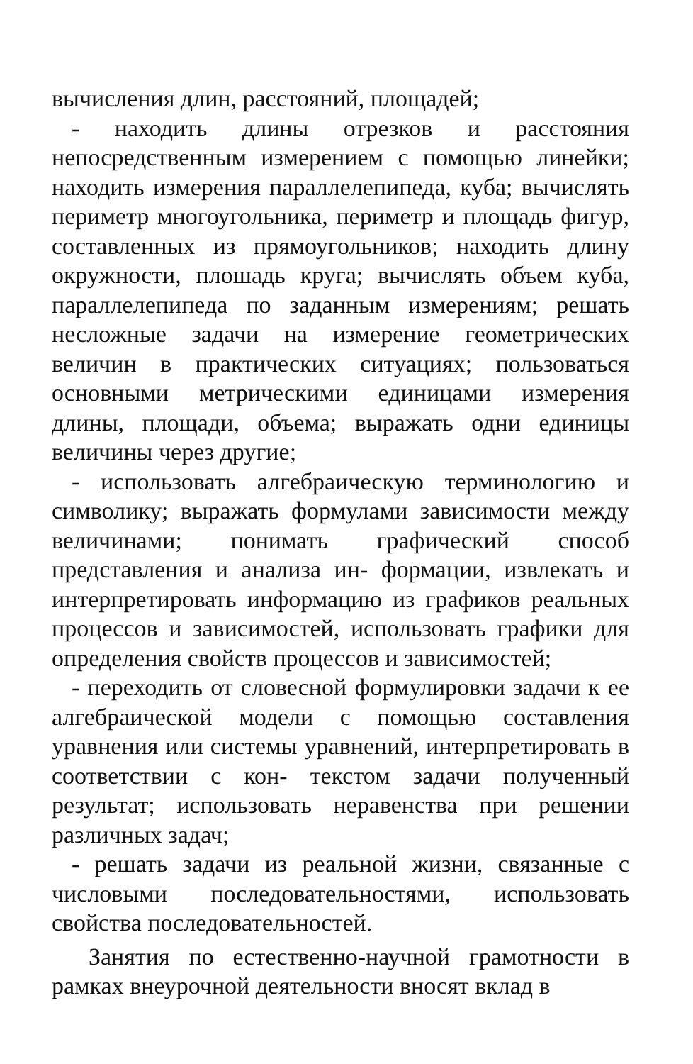вычисления длин, расстояний, площадей;
- находить длины отрезков и расстояния непосредственным измерением с помощью линейки; находить измерения параллелепипеда, куба; вычислять периметр многоугольника, периметр и площадь фигур, составленных из прямоугольников; находить длину окружности, плошадь круга; вычислять объем куба, параллелепипеда по заданным измерениям; решать несложные задачи на измерение геометрических величин в практических ситуациях; пользоваться основными метрическими единицами измерения длины, площади, объема; выражать одни единицы величины через другие;
- использовать алгебраическую терминологию и символику; выражать формулами зависимости между величинами; понимать графический способ представления и анализа ин- формации, извлекать и интерпретировать информацию из графиков реальных процессов и зависимостей, использовать графики для определения свойств процессов и зависимостей;
- переходить от словесной формулировки задачи к ее алгебраической модели с помощью составления уравнения или системы уравнений, интерпретировать в соответствии с кон- текстом задачи полученный результат; использовать неравенства при решении различных задач;
- решать задачи из реальной жизни, связанные с числовыми последовательностями, использовать свойства последовательностей.
Занятия по естественно-научной грамотности в рамках внеурочной деятельности вносят вклад в